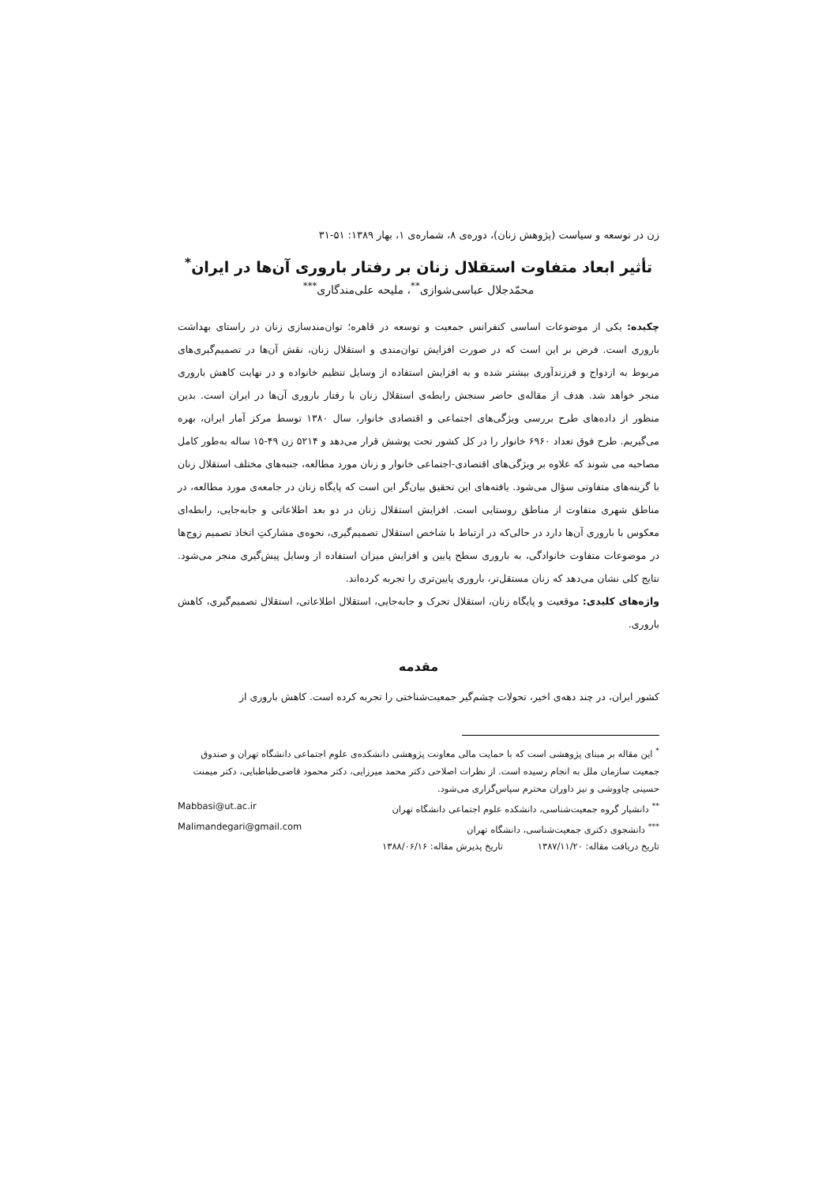زن در توسعه و سیاست (پژوهش زنان)، دوره‌ی ۸، شماره‌ی ۱، بهار ۱۳۸۹: ۵۱-۳۱
تأثیر ابعاد متفاوت استقلال زنان بر رفتار باروری آن‌ها در ایران<sup>*</sup>
محمّدجلال عباسی‌شوازی<sup>**</sup>، ملیحه علی‌مندگاری<sup>***</sup>
چکیده: یکی از موضوعات اساسی کنفرانس جمعیت و توسعه در قاهره؛ توان‌مندسازی زنان در راستای بهداشت باروری است. فرض بر این است که در صورت افزایش توان‌مندی و استقلال زنان، نقش آن‌ها در تصمیم‌گیری‌های مربوط به ازدواج و فرزندآوری بیشتر شده و به افزایش استفاده از وسایل تنظیم خانواده و در نهایت کاهش باروری منجر خواهد شد. هدف از مقاله‌ی حاضر سنجش رابطه‌ی استقلال زنان با رفتار باروری آن‌ها در ایران است. بدین منظور از داده‌های طرح بررسی ویژگی‌های اجتماعی و اقتصادی خانوار، سال ۱۳۸۰ توسط مرکز آمار ایران، بهره می‌گیریم. طرح فوق تعداد ۶۹۶۰ خانوار را در کل کشور تحت پوشش قرار می‌دهد و ۵۲۱۴ زن ۴۹-۱۵ ساله به‌طور کامل مصاحبه می شوند که علاوه بر ویژگی‌های اقتصادی-اجتماعی خانوار و زنان مورد مطالعه، جنبه‌های مختلف استقلال زنان با گزینه‌های متفاوتی سؤال می‌شود. یافته‌های این تحقیق بیان‌گر این است که پایگاه زنان در جامعه‌ی مورد مطالعه، در مناطق شهری متفاوت از مناطق روستایی است. افزایش استقلال زنان در دو بعد اطلاعاتی و جابه‌جایی، رابطه‌ای معکوس با باروری آن‌ها دارد در حالی‌که در ارتباط با شاخص استقلال تصمیم‌گیری، نحوه‌ی مشارکتِ اتخاذ تصمیم زوج‌ها در موضوعات متفاوت خانوادگی، به باروری سطح پایین و افزایش میزان استفاده از وسایل پیش‌گیری منجر می‌شود. نتایج کلی نشان می‌دهد که زنان مستقل‌تر، باروری پایین‌تری را تجربه کرده‌اند.
واژه‌های کلیدی: موقعیت و پایگاه زنان، استقلال تحرک و جابه‌جایی، استقلال اطلاعاتی، استقلال تصمیم‌گیری، کاهش باروری.
مقدمه
کشور ایران، در چند دهه‌ی اخیر، تحولات چشم‌گیر جمعیت‌شناختی را تجربه کرده است. کاهش باروری از
<sup>*</sup> این مقاله بر مبنای پژوهشی است که با حمایت مالی معاونت پژوهشی دانشکده‌ی علوم اجتماعی دانشگاه تهران و صندوق جمعیت سازمان ملل به انجام رسیده است. از نظرات اصلاحی دکتر محمد میرزایی، دکتر محمود قاضی‌طباطبایی، دکتر میمنت حسینی چاووشی و نیز داوران محترم سپاس‌گزاری می‌شود.
<sup>**</sup> دانشیار گروه جمعیت‌شناسی، دانشکده علوم اجتماعی دانشگاه تهران Mabbasi@ut.ac.ir
<sup>***</sup> دانشجوی دکتری جمعیت‌شناسی، دانشگاه تهران Malimandegari@gmail.com
تاریخ دریافت مقاله: ۱۳۸۷/۱۱/۲۰ تاریخ پذیرش مقاله: ۱۳۸۸/۰۶/۱۶